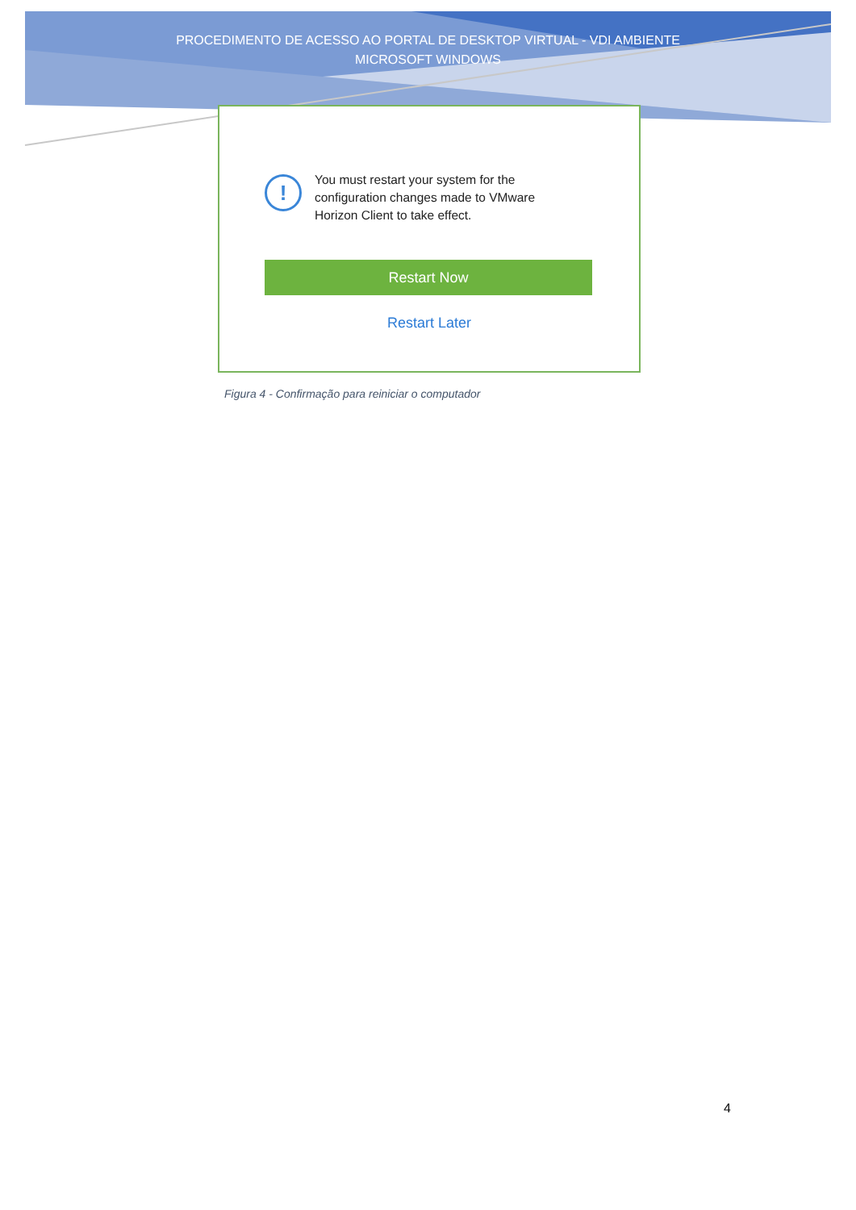PROCEDIMENTO DE ACESSO AO PORTAL DE DESKTOP VIRTUAL - VDI AMBIENTE
MICROSOFT WINDOWS
!
You must restart your system for the configuration changes made to VMware Horizon Client to take effect.
Restart Now
Restart Later
Figura 4 - Confirmação para reiniciar o computador
4